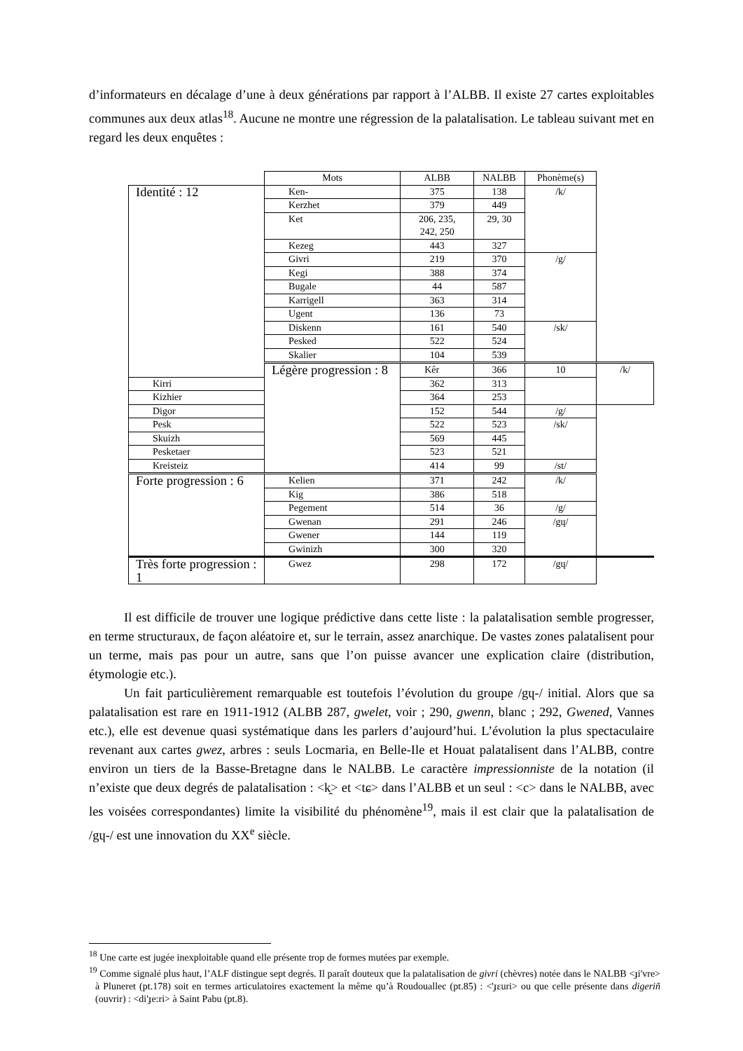d’informateurs en décalage d’une à deux générations par rapport à l’ALBB. Il existe 27 cartes exploitables communes aux deux atlas<sup>18</sup>. Aucune ne montre une régression de la palatalisation. Le tableau suivant met en regard les deux enquêtes :
| | Mots | ALBB | NALBB | Phonème(s) | |
| Identité : 12 | Ken- | 375 | 138 | /k/ | |
| | Kerzhet | 379 | 449 | | |
| | Ket | 206, 235, 242, 250 | 29, 30 | | |
| | Kezeg | 443 | 327 | | |
| | Givri | 219 | 370 | /g/ | |
| | Kegi | 388 | 374 | | |
| | Bugale | 44 | 587 | | |
| | Karrigell | 363 | 314 | | |
| | Ugent | 136 | 73 | | |
| | Diskenn | 161 | 540 | /sk/ | |
| | Pesked | 522 | 524 | | |
| | Skalier | 104 | 539 | | |
| | Légère progression : 8 | Kêr | 366 | 10 | /k/ |
| Kirri | | 362 | 313 | | |
| Kizhier | | 364 | 253 | | |
| Digor | | 152 | 544 | /g/ | |
| Pesk | | 522 | 523 | /sk/ | |
| Skuizh | | 569 | 445 | | |
| Pesketaer | | 523 | 521 | | |
| Kreisteiz | | 414 | 99 | /st/ | |
| Forte progression : 6 | Kelien | 371 | 242 | /k/ | |
| | Kig | 386 | 518 | | |
| | Pegement | 514 | 36 | /g/ | |
| | Gwenan | 291 | 246 | /gɥ/ | |
| | Gwener | 144 | 119 | | |
| | Gwinizh | 300 | 320 | | |
| Très forte progression : 1 | Gwez | 298 | 172 | /gɥ/ | |
Il est difficile de trouver une logique prédictive dans cette liste : la palatalisation semble progresser, en terme structuraux, de façon aléatoire et, sur le terrain, assez anarchique. De vastes zones palatalisent pour un terme, mais pas pour un autre, sans que l’on puisse avancer une explication claire (distribution, étymologie etc.).
Un fait particulièrement remarquable est toutefois l’évolution du groupe /gɥ-/ initial. Alors que sa palatalisation est rare en 1911-1912 (ALBB 287, gwelet, voir ; 290, gwenn, blanc ; 292, Gwened, Vannes etc.), elle est devenue quasi systématique dans les parlers d’aujourd’hui. L’évolution la plus spectaculaire revenant aux cartes gwez, arbres : seuls Locmaria, en Belle-Ile et Houat palatalisent dans l’ALBB, contre environ un tiers de la Basse-Bretagne dans le NALBB. Le caractère impressionniste de la notation (il n’existe que deux degrés de palatalisation : <k̯> et <tɕ> dans l’ALBB et un seul : <c> dans le NALBB, avec les voisées correspondantes) limite la visibilité du phénomène<sup>19</sup>, mais il est clair que la palatalisation de /gɥ-/ est une innovation du XX<sup>e</sup> siècle.
<sup>18</sup> Une carte est jugée inexploitable quand elle présente trop de formes mutées par exemple.
<sup>19</sup> Comme signalé plus haut, l’ALF distingue sept degrés. Il paraît douteux que la palatalisation de givri (chèvres) notée dans le NALBB <ɟi'vre> à Pluneret (pt.178) soit en termes articulatoires exactement la même qu’à Roudouallec (pt.85) : <'ɟɛuri> ou que celle présente dans digeriñ (ouvrir) : <di'ɟe:ri> à Saint Pabu (pt.8).